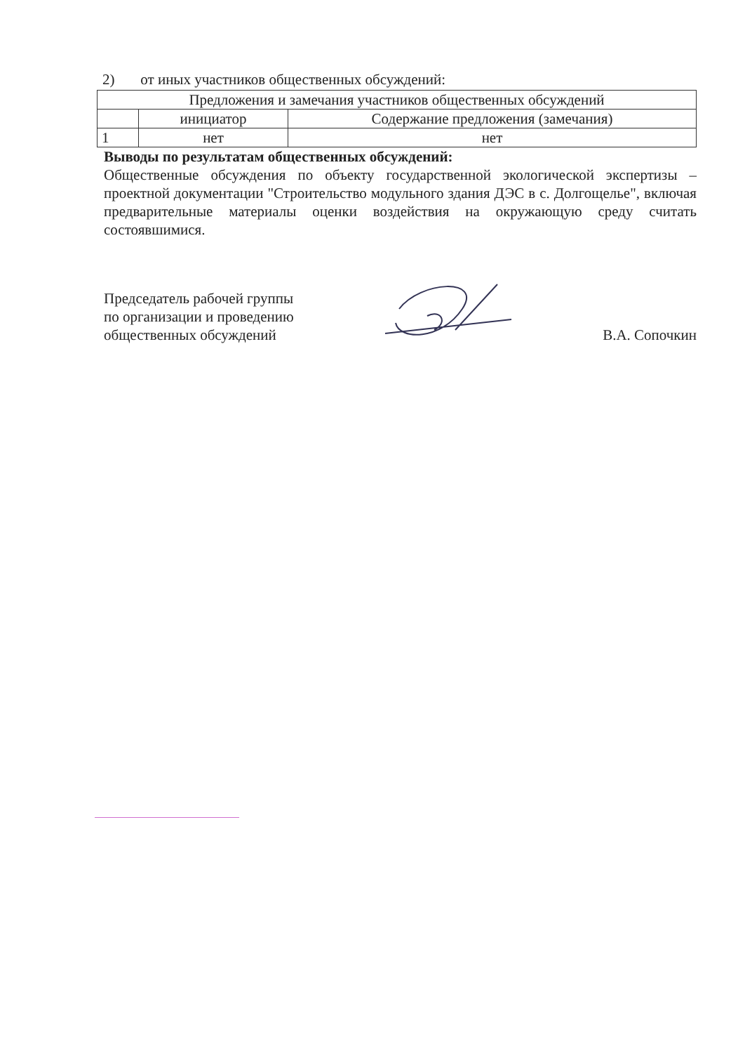2) от иных участников общественных обсуждений:
| Предложения и замечания участников общественных обсуждений | | |
| --- | --- | --- |
| | инициатор | Содержание предложения (замечания) |
| 1 | нет | нет |
Выводы по результатам общественных обсуждений:
Общественные обсуждения по объекту государственной экологической экспертизы – проектной документации "Строительство модульного здания ДЭС в с. Долгощелье", включая предварительные материалы оценки воздействия на окружающую среду считать состоявшимися.
Председатель рабочей группы
по организации и проведению
общественных обсуждений
В.А. Сопочкин